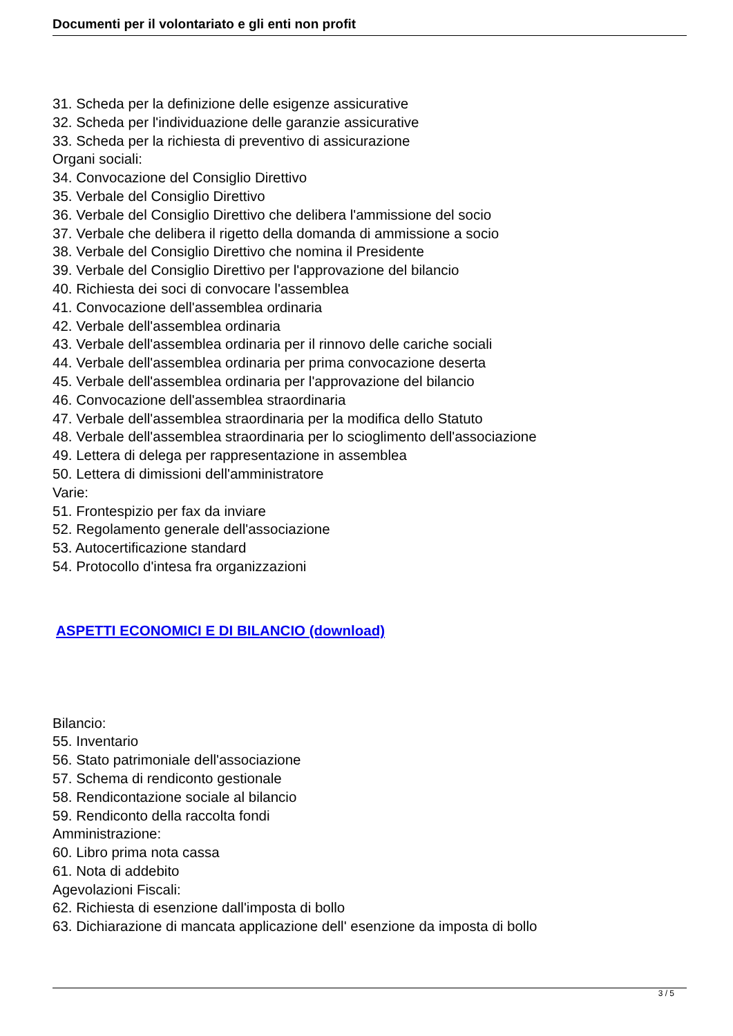Documenti per il volontariato e gli enti non profit
31. Scheda per la definizione delle esigenze assicurative
32. Scheda per l'individuazione delle garanzie assicurative
33. Scheda per la richiesta di preventivo di assicurazione
Organi sociali:
34. Convocazione del Consiglio Direttivo
35. Verbale del Consiglio Direttivo
36. Verbale del Consiglio Direttivo che delibera l'ammissione del socio
37. Verbale che delibera il rigetto della domanda di ammissione a socio
38. Verbale del Consiglio Direttivo che nomina il Presidente
39. Verbale del Consiglio Direttivo per l'approvazione del bilancio
40. Richiesta dei soci di convocare l'assemblea
41. Convocazione dell'assemblea ordinaria
42. Verbale dell'assemblea ordinaria
43. Verbale dell'assemblea ordinaria per il rinnovo delle cariche sociali
44. Verbale dell'assemblea ordinaria per prima convocazione deserta
45. Verbale dell'assemblea ordinaria per l'approvazione del bilancio
46. Convocazione dell'assemblea straordinaria
47. Verbale dell'assemblea straordinaria per la modifica dello Statuto
48. Verbale dell'assemblea straordinaria per lo scioglimento dell'associazione
49. Lettera di delega per rappresentazione in assemblea
50. Lettera di dimissioni dell'amministratore
Varie:
51. Frontespizio per fax da inviare
52. Regolamento generale dell'associazione
53. Autocertificazione standard
54. Protocollo d'intesa fra organizzazioni
ASPETTI ECONOMICI E DI BILANCIO (download)
Bilancio:
55. Inventario
56. Stato patrimoniale dell'associazione
57. Schema di rendiconto gestionale
58. Rendicontazione sociale al bilancio
59. Rendiconto della raccolta fondi
Amministrazione:
60. Libro prima nota cassa
61. Nota di addebito
Agevolazioni Fiscali:
62. Richiesta di esenzione dall'imposta di bollo
63. Dichiarazione di mancata applicazione dell' esenzione da imposta di bollo
3 / 5